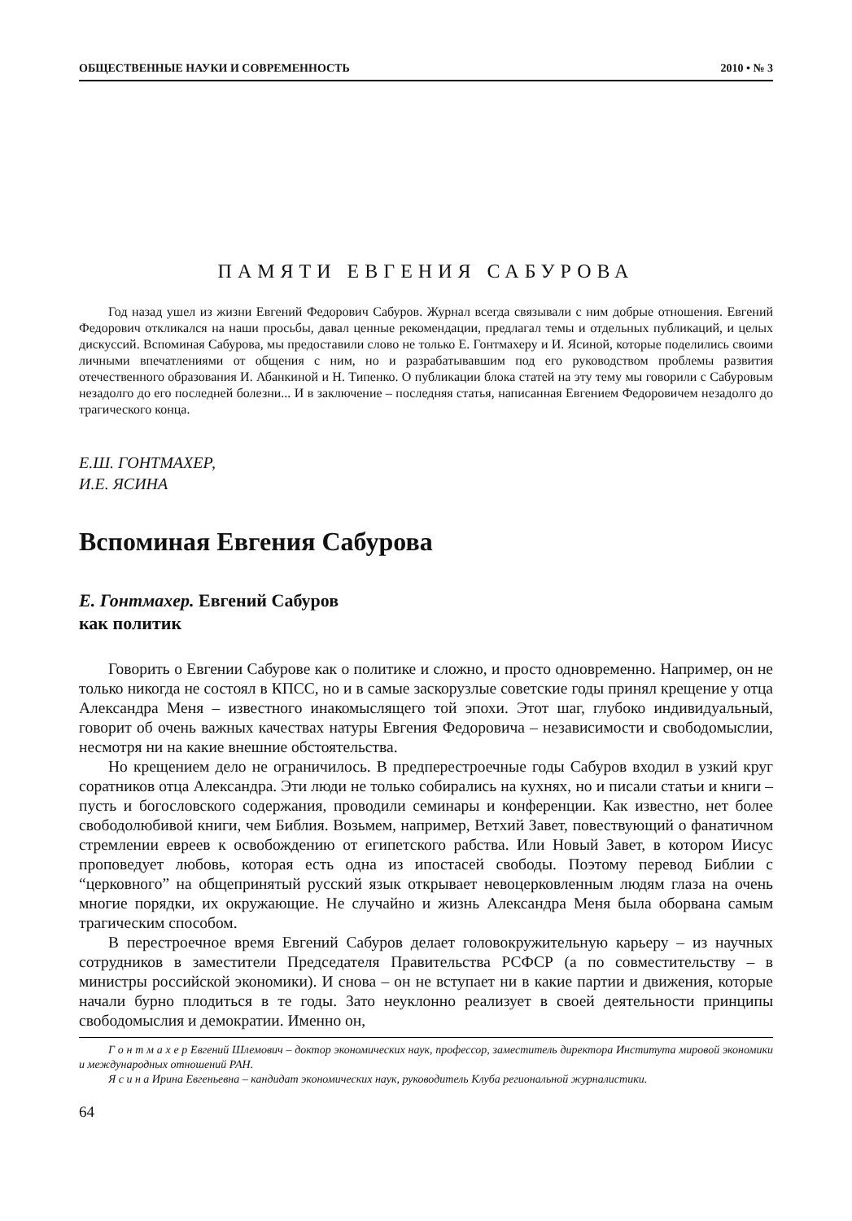ОБЩЕСТВЕННЫЕ НАУКИ И СОВРЕМЕННОСТЬ 2010 • № 3
ПАМЯТИ ЕВГЕНИЯ САБУРОВА
Год назад ушел из жизни Евгений Федорович Сабуров. Журнал всегда связывали с ним добрые отношения. Евгений Федорович откликался на наши просьбы, давал ценные рекомендации, предлагал темы и отдельных публикаций, и целых дискуссий. Вспоминая Сабурова, мы предоставили слово не только Е. Гонтмахеру и И. Ясиной, которые поделились своими личными впечатлениями от общения с ним, но и разрабатывавшим под его руководством проблемы развития отечественного образования И. Абанкиной и Н. Типенко. О публикации блока статей на эту тему мы говорили с Сабуровым незадолго до его последней болезни... И в заключение – последняя статья, написанная Евгением Федоровичем незадолго до трагического конца.
Е.Ш. ГОНТМАХЕР,
И.Е. ЯСИНА
Вспоминая Евгения Сабурова
Е. Гонтмахер. Евгений Сабуров
как политик
Говорить о Евгении Сабурове как о политике и сложно, и просто одновременно. Например, он не только никогда не состоял в КПСС, но и в самые заскорузлые советские годы принял крещение у отца Александра Меня – известного инакомыслящего той эпохи. Этот шаг, глубоко индивидуальный, говорит об очень важных качествах натуры Евгения Федоровича – независимости и свободомыслии, несмотря ни на какие внешние обстоятельства.
Но крещением дело не ограничилось. В предперестроечные годы Сабуров входил в узкий круг соратников отца Александра. Эти люди не только собирались на кухнях, но и писали статьи и книги – пусть и богословского содержания, проводили семинары и конференции. Как известно, нет более свободолюбивой книги, чем Библия. Возьмем, например, Ветхий Завет, повествующий о фанатичном стремлении евреев к освобождению от египетского рабства. Или Новый Завет, в котором Иисус проповедует любовь, которая есть одна из ипостасей свободы. Поэтому перевод Библии с “церковного” на общепринятый русский язык открывает невоцерковленным людям глаза на очень многие порядки, их окружающие. Не случайно и жизнь Александра Меня была оборвана самым трагическим способом.
В перестроечное время Евгений Сабуров делает головокружительную карьеру – из научных сотрудников в заместители Председателя Правительства РСФСР (а по совместительству – в министры российской экономики). И снова – он не вступает ни в какие партии и движения, которые начали бурно плодиться в те годы. Зато неуклонно реализует в своей деятельности принципы свободомыслия и демократии. Именно он,
Г о н т м а х е р Евгений Шлемович – доктор экономических наук, профессор, заместитель директора Института мировой экономики и международных отношений РАН.
Я с и н а Ирина Евгеньевна – кандидат экономических наук, руководитель Клуба региональной журналистики.
64